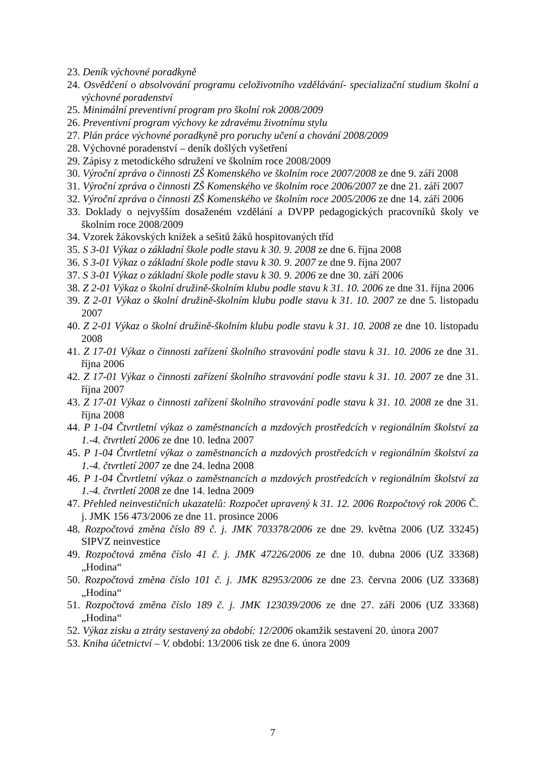23. Deník výchovné poradkyně
24. Osvědčení o absolvování programu celoživotního vzdělávání- specializační studium školní a výchovné poradenství
25. Minimální preventivní program pro školní rok 2008/2009
26. Preventivní program výchovy ke zdravému životnímu stylu
27. Plán práce výchovné poradkyně pro poruchy učení a chování 2008/2009
28. Výchovné poradenství – deník došlých vyšetření
29. Zápisy z metodického sdružení ve školním roce 2008/2009
30. Výroční zpráva o činnosti ZŠ Komenského ve školním roce 2007/2008 ze dne 9. září 2008
31. Výroční zpráva o činnosti ZŠ Komenského ve školním roce 2006/2007 ze dne 21. září 2007
32. Výroční zpráva o činnosti ZŠ Komenského ve školním roce 2005/2006 ze dne 14. září 2006
33. Doklady o nejvyšším dosaženém vzdělání a DVPP pedagogických pracovníků školy ve školním roce 2008/2009
34. Vzorek žákovských knížek a sešitů žáků hospitovaných tříd
35. S 3-01 Výkaz o základní škole podle stavu k 30. 9. 2008 ze dne 6. října 2008
36. S 3-01 Výkaz o základní škole podle stavu k 30. 9. 2007 ze dne 9. října 2007
37. S 3-01 Výkaz o základní škole podle stavu k 30. 9. 2006 ze dne 30. září 2006
38. Z 2-01 Výkaz o školní družině-školním klubu podle stavu k 31. 10. 2006 ze dne 31. října 2006
39. Z 2-01 Výkaz o školní družině-školním klubu podle stavu k 31. 10. 2007 ze dne 5. listopadu 2007
40. Z 2-01 Výkaz o školní družině-školním klubu podle stavu k 31. 10. 2008 ze dne 10. listopadu 2008
41. Z 17-01 Výkaz o činnosti zařízení školního stravování podle stavu k 31. 10. 2006 ze dne 31. října 2006
42. Z 17-01 Výkaz o činnosti zařízení školního stravování podle stavu k 31. 10. 2007 ze dne 31. října 2007
43. Z 17-01 Výkaz o činnosti zařízení školního stravování podle stavu k 31. 10. 2008 ze dne 31. října 2008
44. P 1-04 Čtvrtletní výkaz o zaměstnancích a mzdových prostředcích v regionálním školství za 1.-4. čtvrtletí 2006 ze dne 10. ledna 2007
45. P 1-04 Čtvrtletní výkaz o zaměstnancích a mzdových prostředcích v regionálním školství za 1.-4. čtvrtletí 2007 ze dne 24. ledna 2008
46. P 1-04 Čtvrtletní výkaz o zaměstnancích a mzdových prostředcích v regionálním školství za 1.-4. čtvrtletí 2008 ze dne 14. ledna 2009
47. Přehled neinvestičních ukazatelů: Rozpočet upravený k 31. 12. 2006 Rozpočtový rok 2006 Č. j. JMK 156 473/2006 ze dne 11. prosince 2006
48. Rozpočtová změna číslo 89 č. j. JMK 703378/2006 ze dne 29. května 2006 (UZ 33245) SIPVZ neinvestice
49. Rozpočtová změna číslo 41 č. j. JMK 47226/2006 ze dne 10. dubna 2006 (UZ 33368) „Hodina“
50. Rozpočtová změna číslo 101 č. j. JMK 82953/2006 ze dne 23. června 2006 (UZ 33368) „Hodina“
51. Rozpočtová změna číslo 189 č. j. JMK 123039/2006 ze dne 27. září 2006 (UZ 33368) „Hodina“
52. Výkaz zisku a ztráty sestavený za období: 12/2006 okamžik sestavení 20. února 2007
53. Kniha účetnictví – V. období: 13/2006 tisk ze dne 6. února 2009
7